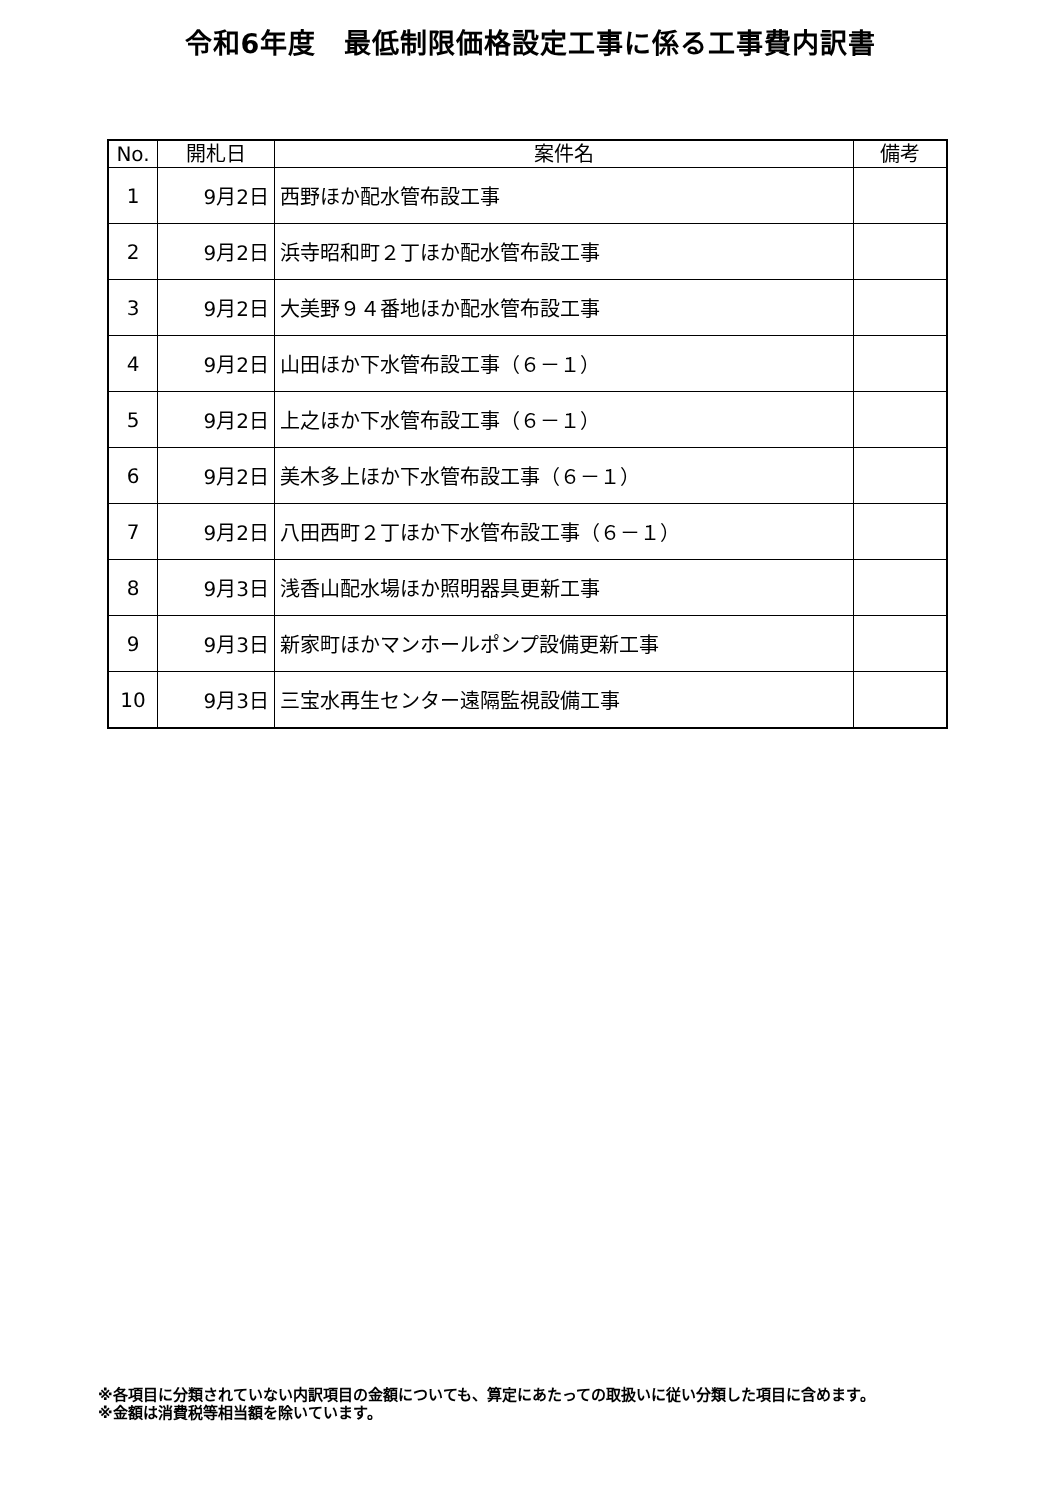令和6年度　最低制限価格設定工事に係る工事費内訳書
| No. | 開札日 | 案件名 | 備考 |
| --- | --- | --- | --- |
| 1 | 9月2日 | 西野ほか配水管布設工事 | |
| 2 | 9月2日 | 浜寺昭和町２丁ほか配水管布設工事 | |
| 3 | 9月2日 | 大美野９４番地ほか配水管布設工事 | |
| 4 | 9月2日 | 山田ほか下水管布設工事（６－１） | |
| 5 | 9月2日 | 上之ほか下水管布設工事（６－１） | |
| 6 | 9月2日 | 美木多上ほか下水管布設工事（６－１） | |
| 7 | 9月2日 | 八田西町２丁ほか下水管布設工事（６－１） | |
| 8 | 9月3日 | 浅香山配水場ほか照明器具更新工事 | |
| 9 | 9月3日 | 新家町ほかマンホールポンプ設備更新工事 | |
| 10 | 9月3日 | 三宝水再生センター遠隔監視設備工事 | |
※各項目に分類されていない内訳項目の金額についても、算定にあたっての取扱いに従い分類した項目に含めます。
※金額は消費税等相当額を除いています。